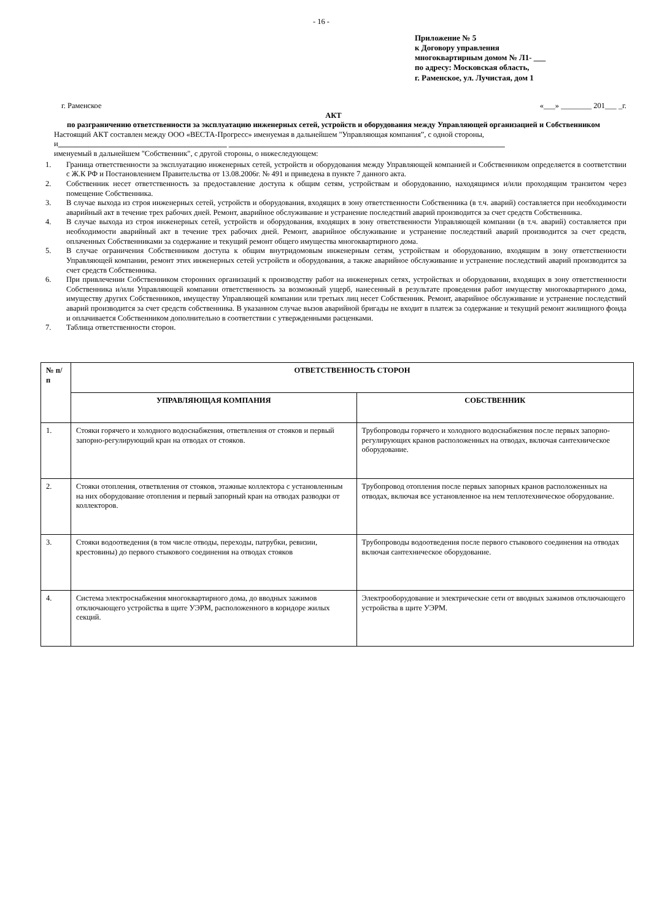- 16 -
Приложение № 5
к Договору управления
многоквартирным домом № Л1- ___
по адресу: Московская область,
г. Раменское, ул. Лучистая, дом 1
г. Раменское «___» ________ 201___ _г.
АКТ
по разграничению ответственности за эксплуатацию инженерных сетей, устройств и оборудования между Управляющей организацией и Собственником
Настоящий АКТ составлен между ООО «ВЕСТА-Прогресс» именуемая в дальнейшем "Управляющая компания”, с одной стороны, и____________________________________________ ________________________________________________________________________
именуемый в дальнейшем "Собственник", с другой стороны, о нижеследующем:
1. Граница ответственности за эксплуатацию инженерных сетей, устройств и оборудования между Управляющей компанией и Собственником определяется в соответствии с Ж.К РФ и Постановлением Правительства от 13.08.2006г. № 491 и приведена в пункте 7 данного акта.
2. Собственник несет ответственность за предоставление доступа к общим сетям, устройствам и оборудованию, находящимся и/или проходящим транзитом через помещение Собственника.
3. В случае выхода из строя инженерных сетей, устройств и оборудования, входящих в зону ответственности Собственника (в т.ч. аварий) составляется при необходимости аварийный акт в течение трех рабочих дней. Ремонт, аварийное обслуживание и устранение последствий аварий производится за счет средств Собственника.
4. В случае выхода из строя инженерных сетей, устройств и оборудования, входящих в зону ответственности Управляющей компании (в т.ч. аварий) составляется при необходимости аварийный акт в течение трех рабочих дней. Ремонт, аварийное обслуживание и устранение последствий аварий производится за счет средств, оплаченных Собственниками за содержание и текущий ремонт общего имущества многоквартирного дома.
5. В случае ограничения Собственником доступа к общим внутридомовым инженерным сетям, устройствам и оборудованию, входящим в зону ответственности Управляющей компании, ремонт этих инженерных сетей устройств и оборудования, а также аварийное обслуживание и устранение последствий аварий производится за счет средств Собственника.
6. При привлечении Собственником сторонних организаций к производству работ на инженерных сетях, устройствах и оборудовании, входящих в зону ответственности Собственника и/или Управляющей компании ответственность за возможный ущерб, нанесенный в результате проведения работ имуществу многоквартирного дома, имуществу других Собственников, имуществу Управляющей компании или третьих лиц несет Собственник. Ремонт, аварийное обслуживание и устранение последствий аварий производится за счет средств собственника. В указанном случае вызов аварийной бригады не входит в платеж за содержание и текущий ремонт жилищного фонда и оплачивается Собственником дополнительно в соответствии с утвержденными расценками.
7. Таблица ответственности сторон.
| № п/п | ОТВЕТСТВЕННОСТЬ СТОРОН | |
| --- | --- | --- |
| | УПРАВЛЯЮЩАЯ КОМПАНИЯ | СОБСТВЕННИК |
| 1. | Стояки горячего и холодного водоснабжения, ответвления от стояков и первый запорно-регулирующий кран на отводах от стояков. | Трубопроводы горячего и холодного водоснабжения после первых запорно-регулирующих кранов расположенных на отводах, включая сантехническое оборудование. |
| 2. | Стояки отопления, ответвления от стояков, этажные коллектора с установленным на них оборудование отопления и первый запорный кран на отводах разводки от коллекторов. | Трубопровод отопления после первых запорных кранов расположенных на отводах, включая все установленное на нем теплотехническое оборудование. |
| 3. | Стояки водоотведения (в том числе отводы, переходы, патрубки, ревизии, крестовины) до первого стыкового соединения на отводах стояков | Трубопроводы водоотведения после первого стыкового соединения на отводах включая сантехническое оборудование. |
| 4. | Система электроснабжения многоквартирного дома, до вводных зажимов отключающего устройства в щите УЭРМ, расположенного в коридоре жилых секций. | Электрооборудование и электрические сети от вводных зажимов отключающего устройства в щите УЭРМ. |